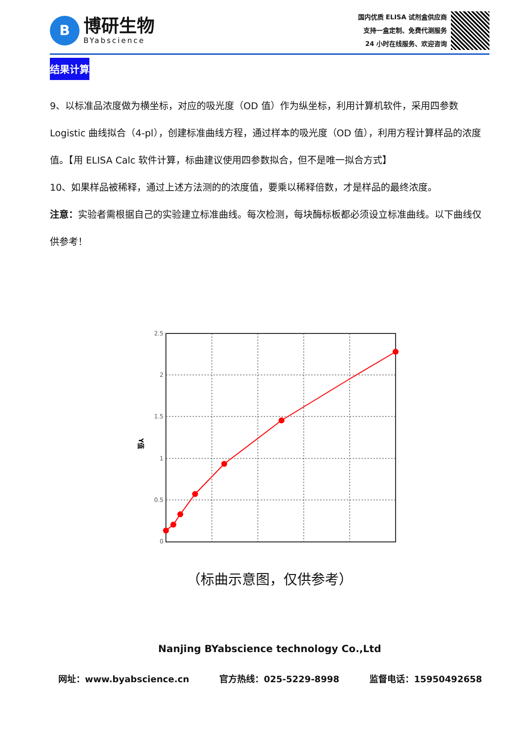B
博研生物
BYabscience
国内优质 ELISA 试剂盒供应商
支持一盒定制、免费代测服务
24 小时在线服务、欢迎咨询
结果计算
9、以标准品浓度做为横坐标，对应的吸光度（OD 值）作为纵坐标，利用计算机软件，采用四参数 Logistic 曲线拟合（4-pl），创建标准曲线方程，通过样本的吸光度（OD 值），利用方程计算样品的浓度值。【用 ELISA Calc 软件计算，标曲建议使用四参数拟合，但不是唯一拟合方式】
10、如果样品被稀释，通过上述方法测的的浓度值，要乘以稀释倍数，才是样品的最终浓度。
注意：实验者需根据自己的实验建立标准曲线。每次检测，每块酶标板都必须设立标准曲线。以下曲线仅供参考！
Y值
2.5
2
1.5
1
0.5
0
（标曲示意图，仅供参考）
Nanjing BYabscience technology Co.,Ltd
网址：www.byabscience.cn 官方热线：025-5229-8998 监督电话：15950492658